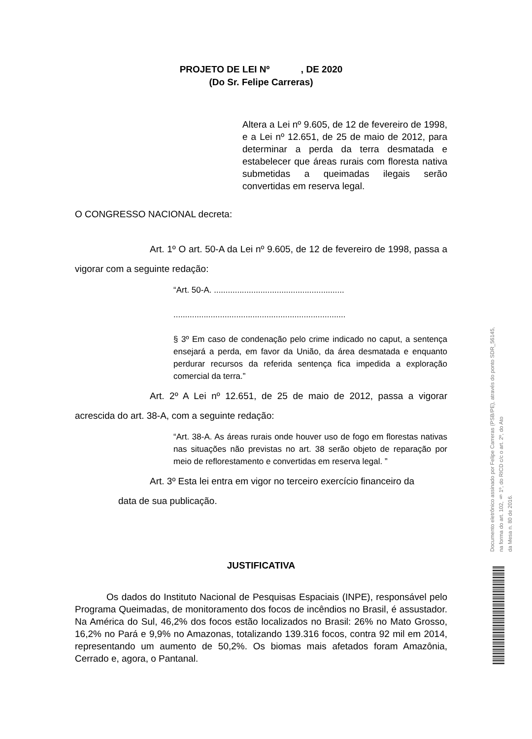PROJETO DE LEI Nº , DE 2020
(Do Sr. Felipe Carreras)
Altera a Lei nº 9.605, de 12 de fevereiro de 1998, e a Lei nº 12.651, de 25 de maio de 2012, para determinar a perda da terra desmatada e estabelecer que áreas rurais com floresta nativa submetidas a queimadas ilegais serão convertidas em reserva legal.
O CONGRESSO NACIONAL decreta:
Art. 1º O art. 50-A da Lei nº 9.605, de 12 de fevereiro de 1998, passa a vigorar com a seguinte redação:
“Art. 50-A. ........................................................
..........................................................................
§ 3º Em caso de condenação pelo crime indicado no caput, a sentença ensejará a perda, em favor da União, da área desmatada e enquanto perdurar recursos da referida sentença fica impedida a exploração comercial da terra.”
Art. 2º A Lei nº 12.651, de 25 de maio de 2012, passa a vigorar acrescida do art. 38-A, com a seguinte redação:
“Art. 38-A. As áreas rurais onde houver uso de fogo em florestas nativas nas situações não previstas no art. 38 serão objeto de reparação por meio de reflorestamento e convertidas em reserva legal. ”
Art. 3º Esta lei entra em vigor no terceiro exercício financeiro da
data de sua publicação.
JUSTIFICATIVA
Os dados do Instituto Nacional de Pesquisas Espaciais (INPE), responsável pelo Programa Queimadas, de monitoramento dos focos de incêndios no Brasil, é assustador. Na América do Sul, 46,2% dos focos estão localizados no Brasil: 26% no Mato Grosso, 16,2% no Pará e 9,9% no Amazonas, totalizando 139.316 focos, contra 92 mil em 2014, representando um aumento de 50,2%. Os biomas mais afetados foram Amazônia, Cerrado e, agora, o Pantanal.
Documento eletrônico assinado por Felipe Carreras (PSB/PE), através do ponto SDR_56145,
na forma do art. 102, § 1º, do RICD c/c o art. 2º, do Ato
da Mesa n. 80 de 2016.